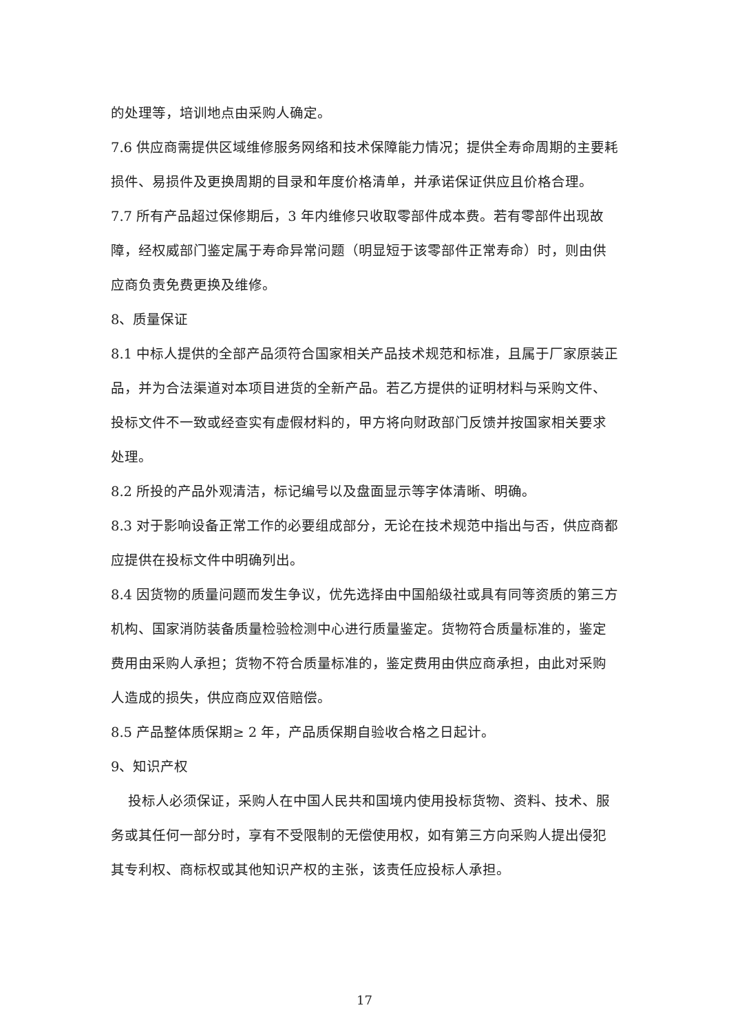的处理等，培训地点由采购人确定。
7.6 供应商需提供区域维修服务网络和技术保障能力情况；提供全寿命周期的主要耗损件、易损件及更换周期的目录和年度价格清单，并承诺保证供应且价格合理。
7.7 所有产品超过保修期后，3 年内维修只收取零部件成本费。若有零部件出现故障，经权威部门鉴定属于寿命异常问题（明显短于该零部件正常寿命）时，则由供应商负责免费更换及维修。
8、质量保证
8.1 中标人提供的全部产品须符合国家相关产品技术规范和标准，且属于厂家原装正品，并为合法渠道对本项目进货的全新产品。若乙方提供的证明材料与采购文件、投标文件不一致或经查实有虚假材料的，甲方将向财政部门反馈并按国家相关要求处理。
8.2 所投的产品外观清洁，标记编号以及盘面显示等字体清晰、明确。
8.3 对于影响设备正常工作的必要组成部分，无论在技术规范中指出与否，供应商都应提供在投标文件中明确列出。
8.4 因货物的质量问题而发生争议，优先选择由中国船级社或具有同等资质的第三方机构、国家消防装备质量检验检测中心进行质量鉴定。货物符合质量标准的，鉴定费用由采购人承担；货物不符合质量标准的，鉴定费用由供应商承担，由此对采购人造成的损失，供应商应双倍赔偿。
8.5 产品整体质保期≥ 2 年，产品质保期自验收合格之日起计。
9、知识产权
投标人必须保证，采购人在中国人民共和国境内使用投标货物、资料、技术、服务或其任何一部分时，享有不受限制的无偿使用权，如有第三方向采购人提出侵犯其专利权、商标权或其他知识产权的主张，该责任应投标人承担。
17